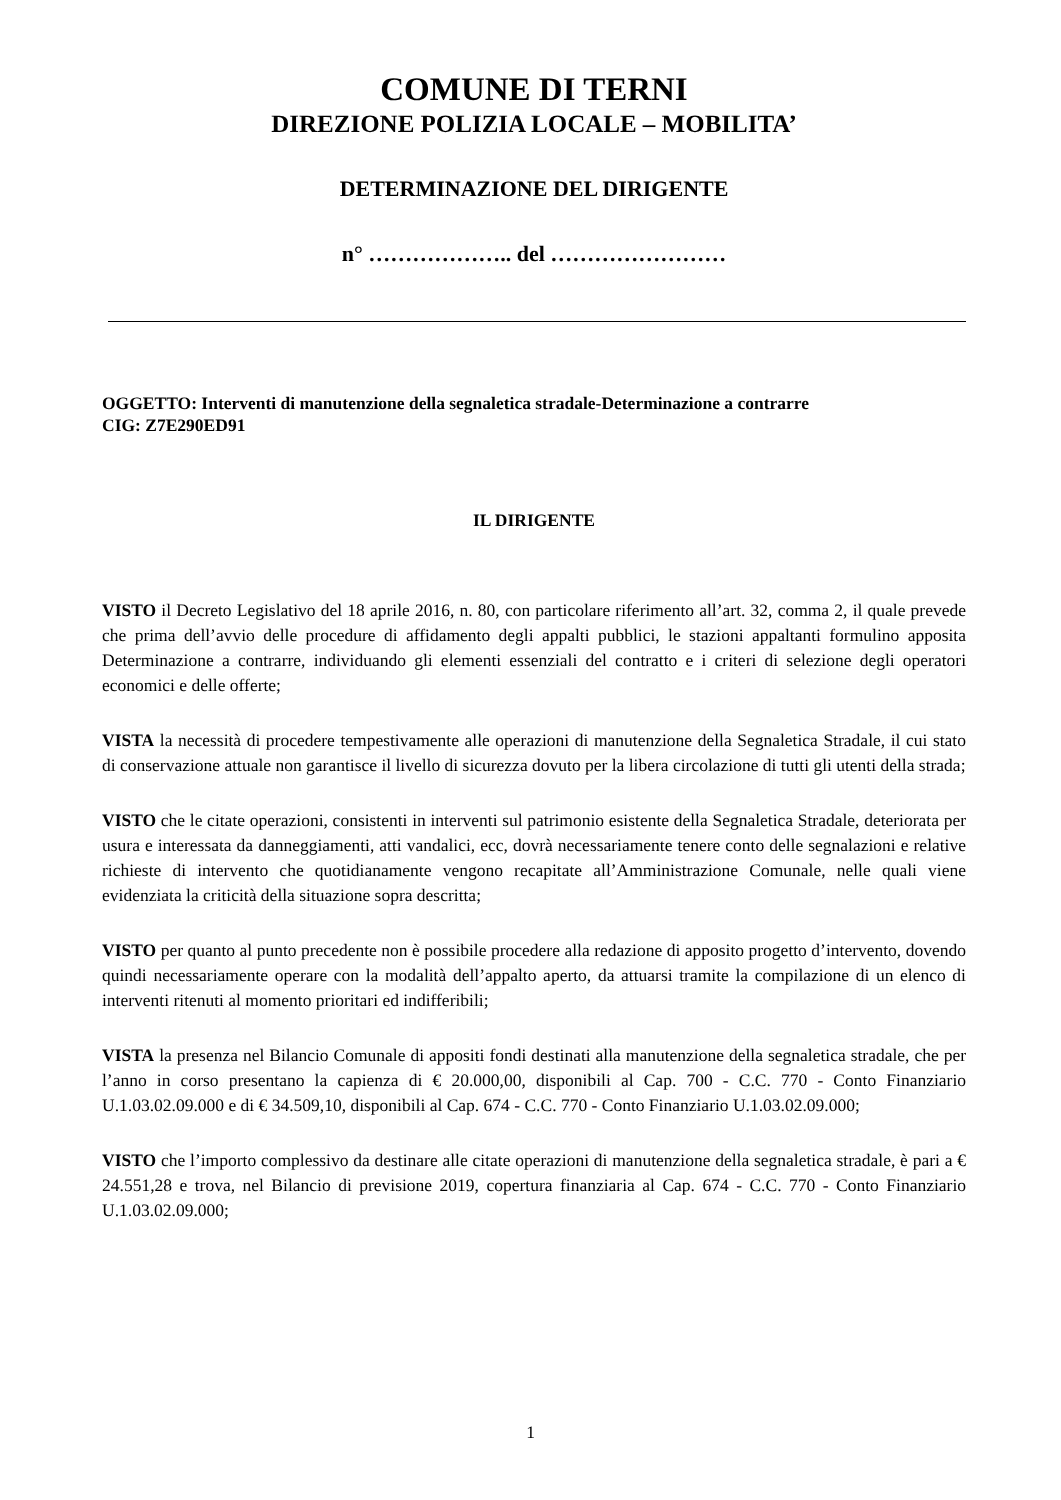COMUNE DI TERNI
DIREZIONE POLIZIA LOCALE – MOBILITA’
DETERMINAZIONE DEL DIRIGENTE
n° ……………….. del ……………………
OGGETTO: Interventi di manutenzione della segnaletica stradale-Determinazione a contrarre
CIG: Z7E290ED91
IL DIRIGENTE
VISTO il Decreto Legislativo del 18 aprile 2016, n. 80, con particolare riferimento all’art. 32, comma 2, il quale prevede che prima dell’avvio delle procedure di affidamento degli appalti pubblici, le stazioni appaltanti formulino apposita Determinazione a contrarre, individuando gli elementi essenziali del contratto e i criteri di selezione degli operatori economici e delle offerte;
VISTA la necessità di procedere tempestivamente alle operazioni di manutenzione della Segnaletica Stradale, il cui stato di conservazione attuale non garantisce il livello di sicurezza dovuto per la libera circolazione di tutti gli utenti della strada;
VISTO che le citate operazioni, consistenti in interventi sul patrimonio esistente della Segnaletica Stradale, deteriorata per usura e interessata da danneggiamenti, atti vandalici, ecc, dovrà necessariamente tenere conto delle segnalazioni e relative richieste di intervento che quotidianamente vengono recapitate all’Amministrazione Comunale, nelle quali viene evidenziata la criticità della situazione sopra descritta;
VISTO per quanto al punto precedente non è possibile procedere alla redazione di apposito progetto d’intervento, dovendo quindi necessariamente operare con la modalità dell’appalto aperto, da attuarsi tramite la compilazione di un elenco di interventi ritenuti al momento prioritari ed indifferibili;
VISTA la presenza nel Bilancio Comunale di appositi fondi destinati alla manutenzione della segnaletica stradale, che per l’anno in corso presentano la capienza di € 20.000,00, disponibili al Cap. 700 - C.C. 770 - Conto Finanziario U.1.03.02.09.000 e di € 34.509,10, disponibili al Cap. 674 - C.C. 770 - Conto Finanziario U.1.03.02.09.000;
VISTO che l’importo complessivo da destinare alle citate operazioni di manutenzione della segnaletica stradale, è pari a € 24.551,28 e trova, nel Bilancio di previsione 2019, copertura finanziaria al Cap. 674 - C.C. 770 - Conto Finanziario U.1.03.02.09.000;
1